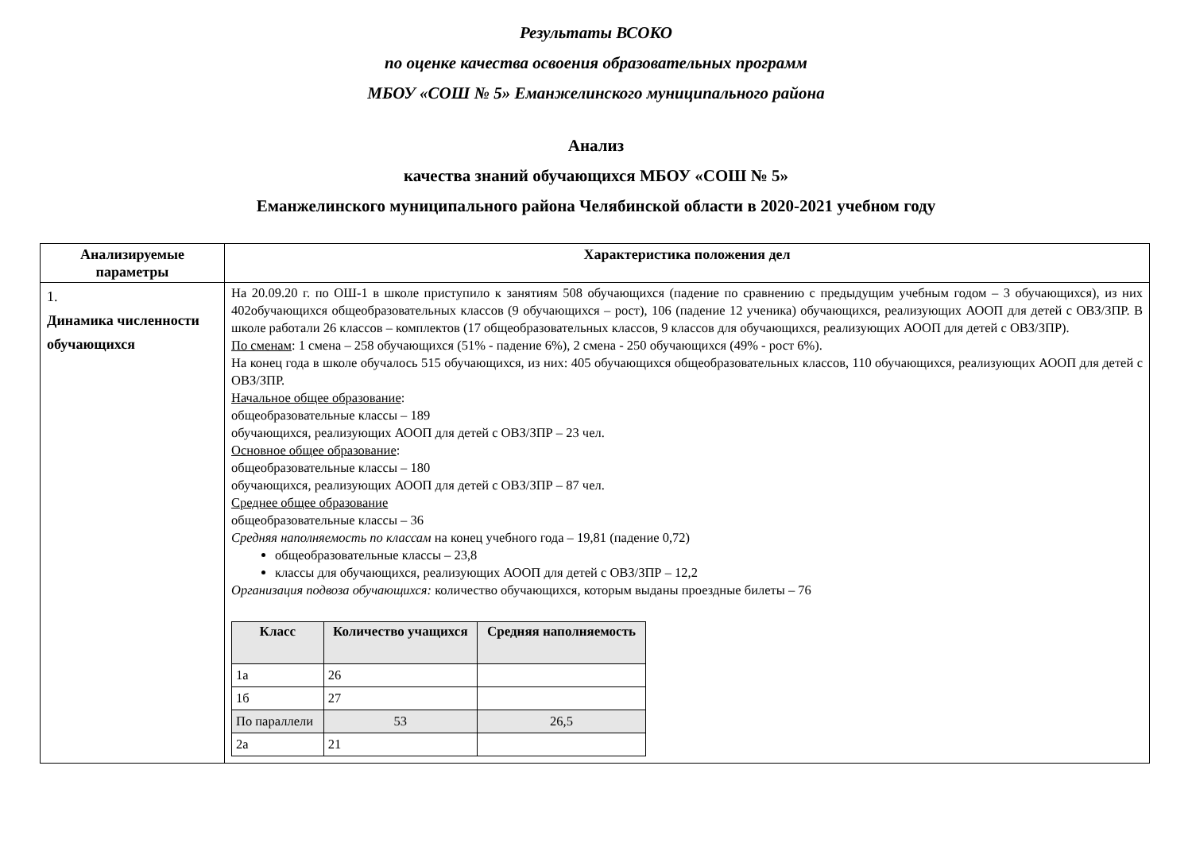Результаты ВСОКО
по оценке качества освоения образовательных программ
МБОУ «СОШ № 5» Еманжелинского муниципального района
Анализ
качества знаний обучающихся МБОУ «СОШ № 5»
Еманжелинского муниципального района Челябинской области в 2020-2021 учебном году
| Анализируемые параметры | Характеристика положения дел |
| --- | --- |
| 1. Динамика численности обучающихся | На 20.09.20 г. по ОШ-1 в школе приступило к занятиям 508 обучающихся (падение по сравнению с предыдущим учебным годом – 3 обучающихся), из них 402обучающихся общеобразовательных классов (9 обучающихся – рост), 106 (падение 12 ученика) обучающихся, реализующих АООП для детей с ОВЗ/ЗПР. В школе работали 26 классов – комплектов (17 общеобразовательных классов, 9 классов для обучающихся, реализующих АООП для детей с ОВЗ/ЗПР). По сменам : 1 смена – 258 обучающихся (51% - падение 6%), 2 смена - 250 обучающихся (49% - рост 6%). На конец года в школе обучалось 515 обучающихся, из них: 405 обучающихся общеобразовательных классов, 110 обучающихся, реализующих АООП для детей с ОВЗ/ЗПР. Начальное общее образование : общеобразовательные классы – 189 обучающихся, реализующих АООП для детей с ОВЗ/ЗПР – 23 чел. Основное общее образование : общеобразовательные классы – 180 обучающихся, реализующих АООП для детей с ОВЗ/ЗПР – 87 чел. Среднее общее образование общеобразовательные классы – 36 Средняя наполняемость по классам на конец учебного года – 19,81 (падение 0,72) общеобразовательные классы – 23,8 классы для обучающихся, реализующих АООП для детей с ОВЗ/ЗПР – 12,2 Организация подвоза обучающихся: количество обучающихся, которым выданы проездные билеты – 76 / Класс / Количество учащихся / Средняя наполняемость / / --- / --- / --- / / 1а / 26 / / / 1б / 27 / / / По параллели / 53 / 26,5 / / 2а / 21 / / |